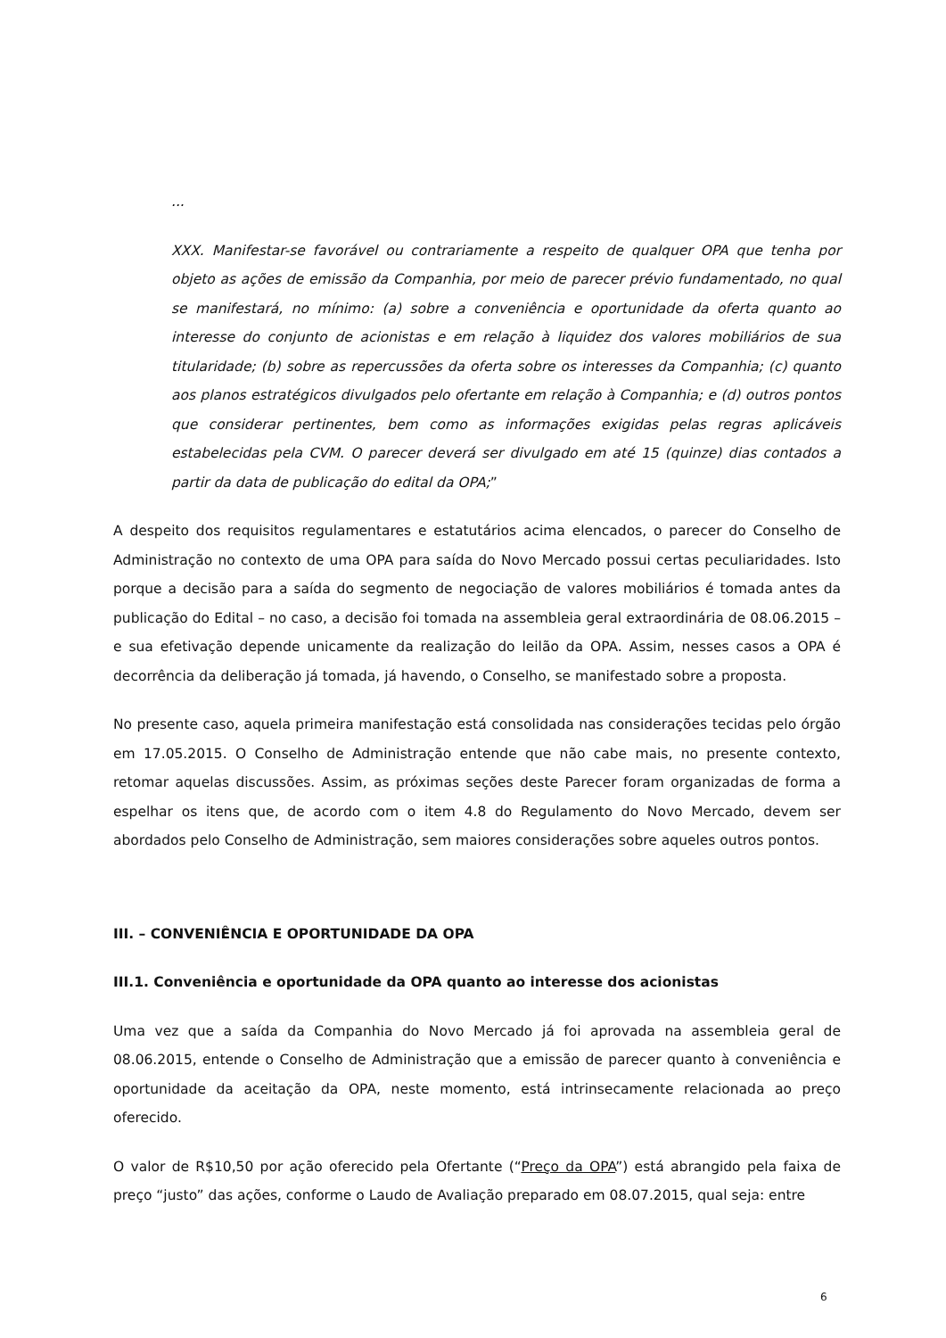...
XXX. Manifestar-se favorável ou contrariamente a respeito de qualquer OPA que tenha por objeto as ações de emissão da Companhia, por meio de parecer prévio fundamentado, no qual se manifestará, no mínimo: (a) sobre a conveniência e oportunidade da oferta quanto ao interesse do conjunto de acionistas e em relação à liquidez dos valores mobiliários de sua titularidade; (b) sobre as repercussões da oferta sobre os interesses da Companhia; (c) quanto aos planos estratégicos divulgados pelo ofertante em relação à Companhia; e (d) outros pontos que considerar pertinentes, bem como as informações exigidas pelas regras aplicáveis estabelecidas pela CVM. O parecer deverá ser divulgado em até 15 (quinze) dias contados a partir da data de publicação do edital da OPA;”
A despeito dos requisitos regulamentares e estatutários acima elencados, o parecer do Conselho de Administração no contexto de uma OPA para saída do Novo Mercado possui certas peculiaridades. Isto porque a decisão para a saída do segmento de negociação de valores mobiliários é tomada antes da publicação do Edital – no caso, a decisão foi tomada na assembleia geral extraordinária de 08.06.2015 – e sua efetivação depende unicamente da realização do leilão da OPA. Assim, nesses casos a OPA é decorrência da deliberação já tomada, já havendo, o Conselho, se manifestado sobre a proposta.
No presente caso, aquela primeira manifestação está consolidada nas considerações tecidas pelo órgão em 17.05.2015. O Conselho de Administração entende que não cabe mais, no presente contexto, retomar aquelas discussões. Assim, as próximas seções deste Parecer foram organizadas de forma a espelhar os itens que, de acordo com o item 4.8 do Regulamento do Novo Mercado, devem ser abordados pelo Conselho de Administração, sem maiores considerações sobre aqueles outros pontos.
III. – CONVENIÊNCIA E OPORTUNIDADE DA OPA
III.1. Conveniência e oportunidade da OPA quanto ao interesse dos acionistas
Uma vez que a saída da Companhia do Novo Mercado já foi aprovada na assembleia geral de 08.06.2015, entende o Conselho de Administração que a emissão de parecer quanto à conveniência e oportunidade da aceitação da OPA, neste momento, está intrinsecamente relacionada ao preço oferecido.
O valor de R$10,50 por ação oferecido pela Ofertante (“Preço da OPA”) está abrangido pela faixa de preço “justo” das ações, conforme o Laudo de Avaliação preparado em 08.07.2015, qual seja: entre
6